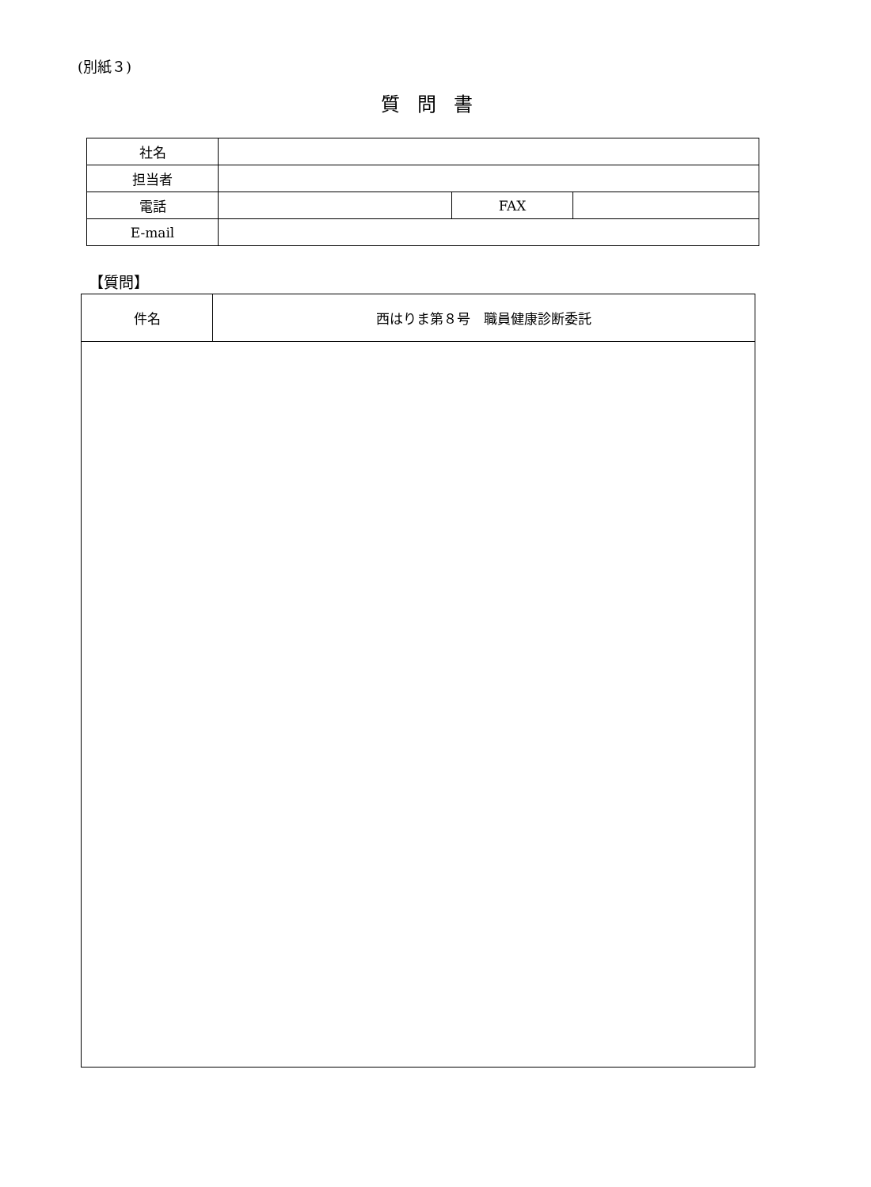(別紙３)
質問書
| 社名 | | | |
| 担当者 | | | |
| 電話 | | FAX | |
| E-mail | | | |
【質問】
| 件名 | 西はりま第８号 職員健康診断委託 |